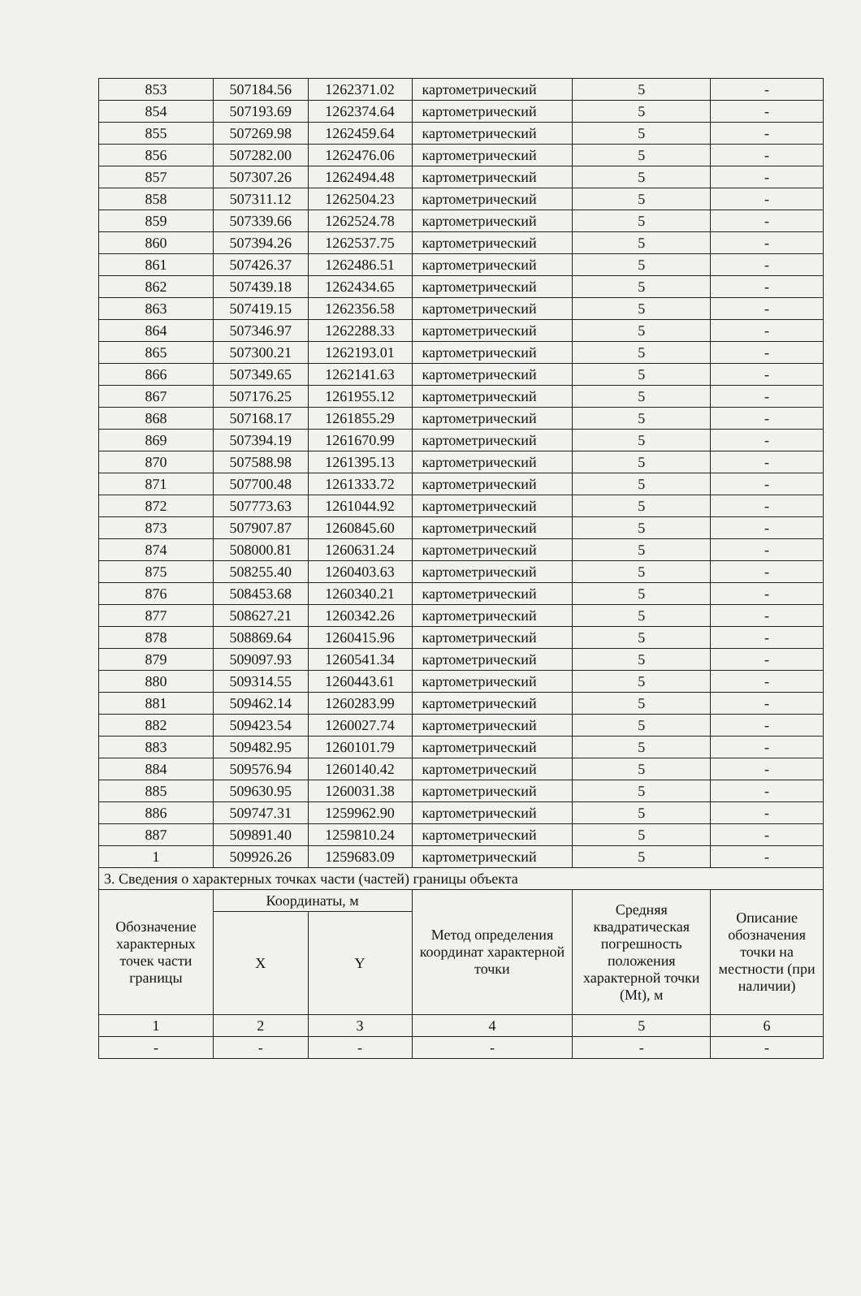| 853 | 507184.56 | 1262371.02 | картометрический | 5 | - |
| 854 | 507193.69 | 1262374.64 | картометрический | 5 | - |
| 855 | 507269.98 | 1262459.64 | картометрический | 5 | - |
| 856 | 507282.00 | 1262476.06 | картометрический | 5 | - |
| 857 | 507307.26 | 1262494.48 | картометрический | 5 | - |
| 858 | 507311.12 | 1262504.23 | картометрический | 5 | - |
| 859 | 507339.66 | 1262524.78 | картометрический | 5 | - |
| 860 | 507394.26 | 1262537.75 | картометрический | 5 | - |
| 861 | 507426.37 | 1262486.51 | картометрический | 5 | - |
| 862 | 507439.18 | 1262434.65 | картометрический | 5 | - |
| 863 | 507419.15 | 1262356.58 | картометрический | 5 | - |
| 864 | 507346.97 | 1262288.33 | картометрический | 5 | - |
| 865 | 507300.21 | 1262193.01 | картометрический | 5 | - |
| 866 | 507349.65 | 1262141.63 | картометрический | 5 | - |
| 867 | 507176.25 | 1261955.12 | картометрический | 5 | - |
| 868 | 507168.17 | 1261855.29 | картометрический | 5 | - |
| 869 | 507394.19 | 1261670.99 | картометрический | 5 | - |
| 870 | 507588.98 | 1261395.13 | картометрический | 5 | - |
| 871 | 507700.48 | 1261333.72 | картометрический | 5 | - |
| 872 | 507773.63 | 1261044.92 | картометрический | 5 | - |
| 873 | 507907.87 | 1260845.60 | картометрический | 5 | - |
| 874 | 508000.81 | 1260631.24 | картометрический | 5 | - |
| 875 | 508255.40 | 1260403.63 | картометрический | 5 | - |
| 876 | 508453.68 | 1260340.21 | картометрический | 5 | - |
| 877 | 508627.21 | 1260342.26 | картометрический | 5 | - |
| 878 | 508869.64 | 1260415.96 | картометрический | 5 | - |
| 879 | 509097.93 | 1260541.34 | картометрический | 5 | - |
| 880 | 509314.55 | 1260443.61 | картометрический | 5 | - |
| 881 | 509462.14 | 1260283.99 | картометрический | 5 | - |
| 882 | 509423.54 | 1260027.74 | картометрический | 5 | - |
| 883 | 509482.95 | 1260101.79 | картометрический | 5 | - |
| 884 | 509576.94 | 1260140.42 | картометрический | 5 | - |
| 885 | 509630.95 | 1260031.38 | картометрический | 5 | - |
| 886 | 509747.31 | 1259962.90 | картометрический | 5 | - |
| 887 | 509891.40 | 1259810.24 | картометрический | 5 | - |
| 1 | 509926.26 | 1259683.09 | картометрический | 5 | - |
| 3. Сведения о характерных точках части (частей) границы объекта | | | | | |
| Обозначение характерных точек части границы | Координаты, м | | Метод определения координат характерной точки | Средняя квадратическая погрешность положения характерной точки (Mt), м | Описание обозначения точки на местности (при наличии) |
| | X | Y | | | |
| 1 | 2 | 3 | 4 | 5 | 6 |
| - | - | - | - | - | - |